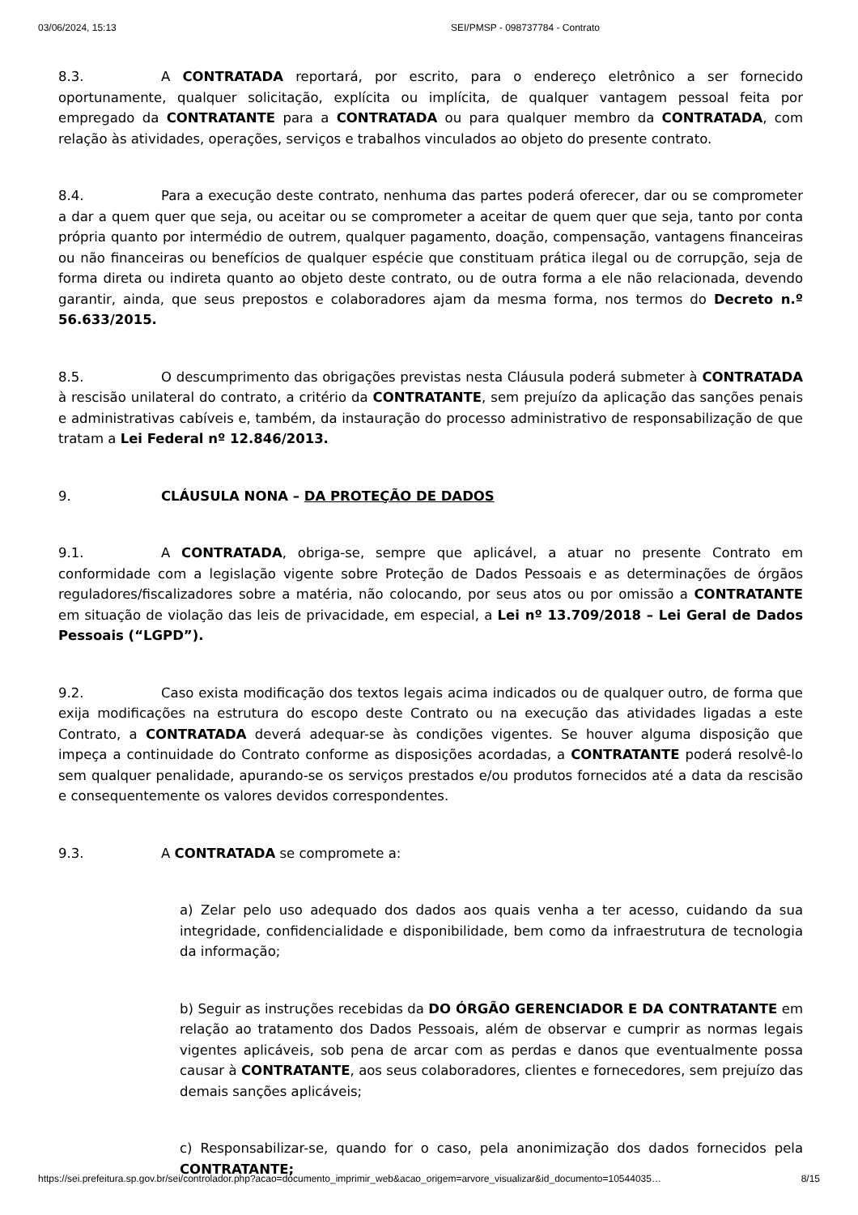03/06/2024, 15:13 SEI/PMSP - 098737784 - Contrato
8.3. A CONTRATADA reportará, por escrito, para o endereço eletrônico a ser fornecido oportunamente, qualquer solicitação, explícita ou implícita, de qualquer vantagem pessoal feita por empregado da CONTRATANTE para a CONTRATADA ou para qualquer membro da CONTRATADA, com relação às atividades, operações, serviços e trabalhos vinculados ao objeto do presente contrato.
8.4. Para a execução deste contrato, nenhuma das partes poderá oferecer, dar ou se comprometer a dar a quem quer que seja, ou aceitar ou se comprometer a aceitar de quem quer que seja, tanto por conta própria quanto por intermédio de outrem, qualquer pagamento, doação, compensação, vantagens financeiras ou não financeiras ou benefícios de qualquer espécie que constituam prática ilegal ou de corrupção, seja de forma direta ou indireta quanto ao objeto deste contrato, ou de outra forma a ele não relacionada, devendo garantir, ainda, que seus prepostos e colaboradores ajam da mesma forma, nos termos do Decreto n.º 56.633/2015.
8.5. O descumprimento das obrigações previstas nesta Cláusula poderá submeter à CONTRATADA à rescisão unilateral do contrato, a critério da CONTRATANTE, sem prejuízo da aplicação das sanções penais e administrativas cabíveis e, também, da instauração do processo administrativo de responsabilização de que tratam a Lei Federal nº 12.846/2013.
9. CLÁUSULA NONA – DA PROTEÇÃO DE DADOS
9.1. A CONTRATADA, obriga-se, sempre que aplicável, a atuar no presente Contrato em conformidade com a legislação vigente sobre Proteção de Dados Pessoais e as determinações de órgãos reguladores/fiscalizadores sobre a matéria, não colocando, por seus atos ou por omissão a CONTRATANTE em situação de violação das leis de privacidade, em especial, a Lei nº 13.709/2018 – Lei Geral de Dados Pessoais (“LGPD”).
9.2. Caso exista modificação dos textos legais acima indicados ou de qualquer outro, de forma que exija modificações na estrutura do escopo deste Contrato ou na execução das atividades ligadas a este Contrato, a CONTRATADA deverá adequar-se às condições vigentes. Se houver alguma disposição que impeça a continuidade do Contrato conforme as disposições acordadas, a CONTRATANTE poderá resolvê-lo sem qualquer penalidade, apurando-se os serviços prestados e/ou produtos fornecidos até a data da rescisão e consequentemente os valores devidos correspondentes.
9.3. A CONTRATADA se compromete a:
a) Zelar pelo uso adequado dos dados aos quais venha a ter acesso, cuidando da sua integridade, confidencialidade e disponibilidade, bem como da infraestrutura de tecnologia da informação;
b) Seguir as instruções recebidas da DO ÓRGÃO GERENCIADOR E DA CONTRATANTE em relação ao tratamento dos Dados Pessoais, além de observar e cumprir as normas legais vigentes aplicáveis, sob pena de arcar com as perdas e danos que eventualmente possa causar à CONTRATANTE, aos seus colaboradores, clientes e fornecedores, sem prejuízo das demais sanções aplicáveis;
c) Responsabilizar-se, quando for o caso, pela anonimização dos dados fornecidos pela CONTRATANTE;
https://sei.prefeitura.sp.gov.br/sei/controlador.php?acao=documento_imprimir_web&acao_origem=arvore_visualizar&id_documento=10544035… 8/15